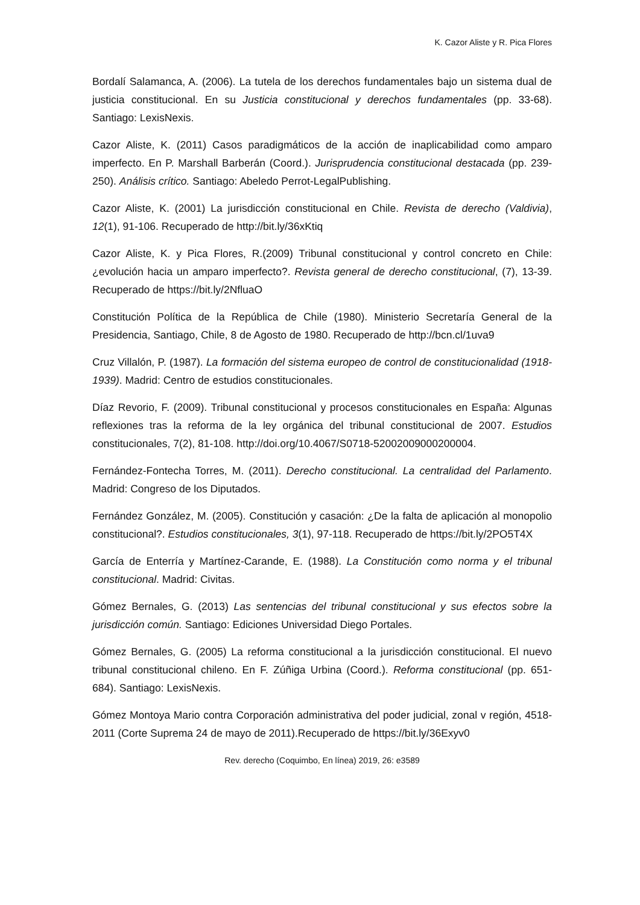K. Cazor Aliste y R. Pica Flores
Bordalí Salamanca, A. (2006). La tutela de los derechos fundamentales bajo un sistema dual de justicia constitucional. En su Justicia constitucional y derechos fundamentales (pp. 33-68). Santiago: LexisNexis.
Cazor Aliste, K. (2011) Casos paradigmáticos de la acción de inaplicabilidad como amparo imperfecto. En P. Marshall Barberán (Coord.). Jurisprudencia constitucional destacada (pp. 239-250). Análisis crítico. Santiago: Abeledo Perrot-LegalPublishing.
Cazor Aliste, K. (2001) La jurisdicción constitucional en Chile. Revista de derecho (Valdivia), 12(1), 91-106. Recuperado de http://bit.ly/36xKtiq
Cazor Aliste, K. y Pica Flores, R.(2009) Tribunal constitucional y control concreto en Chile: ¿evolución hacia un amparo imperfecto?. Revista general de derecho constitucional, (7), 13-39. Recuperado de https://bit.ly/2NfluaO
Constitución Política de la República de Chile (1980). Ministerio Secretaría General de la Presidencia, Santiago, Chile, 8 de Agosto de 1980. Recuperado de http://bcn.cl/1uva9
Cruz Villalón, P. (1987). La formación del sistema europeo de control de constitucionalidad (1918-1939). Madrid: Centro de estudios constitucionales.
Díaz Revorio, F. (2009). Tribunal constitucional y procesos constitucionales en España: Algunas reflexiones tras la reforma de la ley orgánica del tribunal constitucional de 2007. Estudios constitucionales, 7(2), 81-108. http://doi.org/10.4067/S0718-52002009000200004.
Fernández-Fontecha Torres, M. (2011). Derecho constitucional. La centralidad del Parlamento. Madrid: Congreso de los Diputados.
Fernández González, M. (2005). Constitución y casación: ¿De la falta de aplicación al monopolio constitucional?. Estudios constitucionales, 3(1), 97-118. Recuperado de https://bit.ly/2PO5T4X
García de Enterría y Martínez-Carande, E. (1988). La Constitución como norma y el tribunal constitucional. Madrid: Civitas.
Gómez Bernales, G. (2013) Las sentencias del tribunal constitucional y sus efectos sobre la jurisdicción común. Santiago: Ediciones Universidad Diego Portales.
Gómez Bernales, G. (2005) La reforma constitucional a la jurisdicción constitucional. El nuevo tribunal constitucional chileno. En F. Zúñiga Urbina (Coord.). Reforma constitucional (pp. 651-684). Santiago: LexisNexis.
Gómez Montoya Mario contra Corporación administrativa del poder judicial, zonal v región, 4518-2011 (Corte Suprema 24 de mayo de 2011).Recuperado de https://bit.ly/36Exyv0
Rev. derecho (Coquimbo, En línea) 2019, 26: e3589